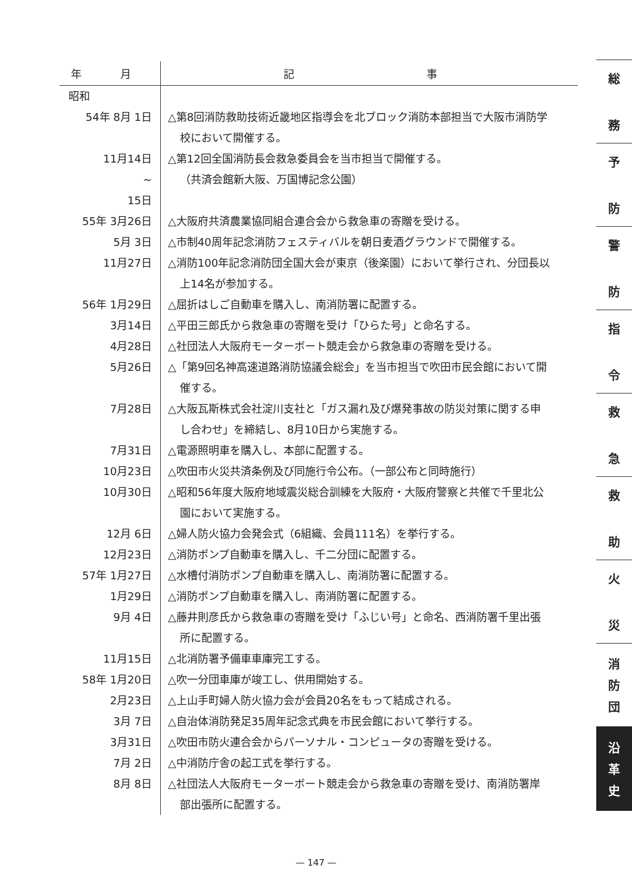| 年 月 | 記 事 |
| --- | --- |
| 昭和 | |
| 54年 8月 1日 | △第8回消防救助技術近畿地区指導会を北ブロック消防本部担当で大阪市消防学 校において開催する。 |
| 11月14日 ~ 15日 | △第12回全国消防長会救急委員会を当市担当で開催する。 （共済会館新大阪、万国博記念公園） |
| 55年 3月26日 | △大阪府共済農業協同組合連合会から救急車の寄贈を受ける。 |
| 5月 3日 | △市制40周年記念消防フェスティバルを朝日麦酒グラウンドで開催する。 |
| 11月27日 | △消防100年記念消防団全国大会が東京（後楽園）において挙行され、分団長以 上14名が参加する。 |
| 56年 1月29日 | △屈折はしご自動車を購入し、南消防署に配置する。 |
| 3月14日 | △平田三郎氏から救急車の寄贈を受け「ひらた号」と命名する。 |
| 4月28日 | △社団法人大阪府モーターボート競走会から救急車の寄贈を受ける。 |
| 5月26日 | △「第9回名神高速道路消防協議会総会」を当市担当で吹田市民会館において開 催する。 |
| 7月28日 | △大阪瓦斯株式会社淀川支社と「ガス漏れ及び爆発事故の防災対策に関する申 し合わせ」を締結し、8月10日から実施する。 |
| 7月31日 | △電源照明車を購入し、本部に配置する。 |
| 10月23日 | △吹田市火災共済条例及び同施行令公布。（一部公布と同時施行） |
| 10月30日 | △昭和56年度大阪府地域震災総合訓練を大阪府・大阪府警察と共催で千里北公 園において実施する。 |
| 12月 6日 | △婦人防火協力会発会式（6組織、会員111名）を挙行する。 |
| 12月23日 | △消防ポンプ自動車を購入し、千二分団に配置する。 |
| 57年 1月27日 | △水槽付消防ポンプ自動車を購入し、南消防署に配置する。 |
| 1月29日 | △消防ポンプ自動車を購入し、南消防署に配置する。 |
| 9月 4日 | △藤井則彦氏から救急車の寄贈を受け「ふじい号」と命名、西消防署千里出張 所に配置する。 |
| 11月15日 | △北消防署予備車車庫完工する。 |
| 58年 1月20日 | △吹一分団車庫が竣工し、供用開始する。 |
| 2月23日 | △上山手町婦人防火協力会が会員20名をもって結成される。 |
| 3月 7日 | △自治体消防発足35周年記念式典を市民会館において挙行する。 |
| 3月31日 | △吹田市防火連合会からパーソナル・コンピュータの寄贈を受ける。 |
| 7月 2日 | △中消防庁舎の起工式を挙行する。 |
| 8月 8日 | △社団法人大阪府モーターボート競走会から救急車の寄贈を受け、南消防署岸 部出張所に配置する。 |
総
務
予
防
警
防
指
令
救
急
救
助
火
災
消
防
団
沿
革
史
— 147 —